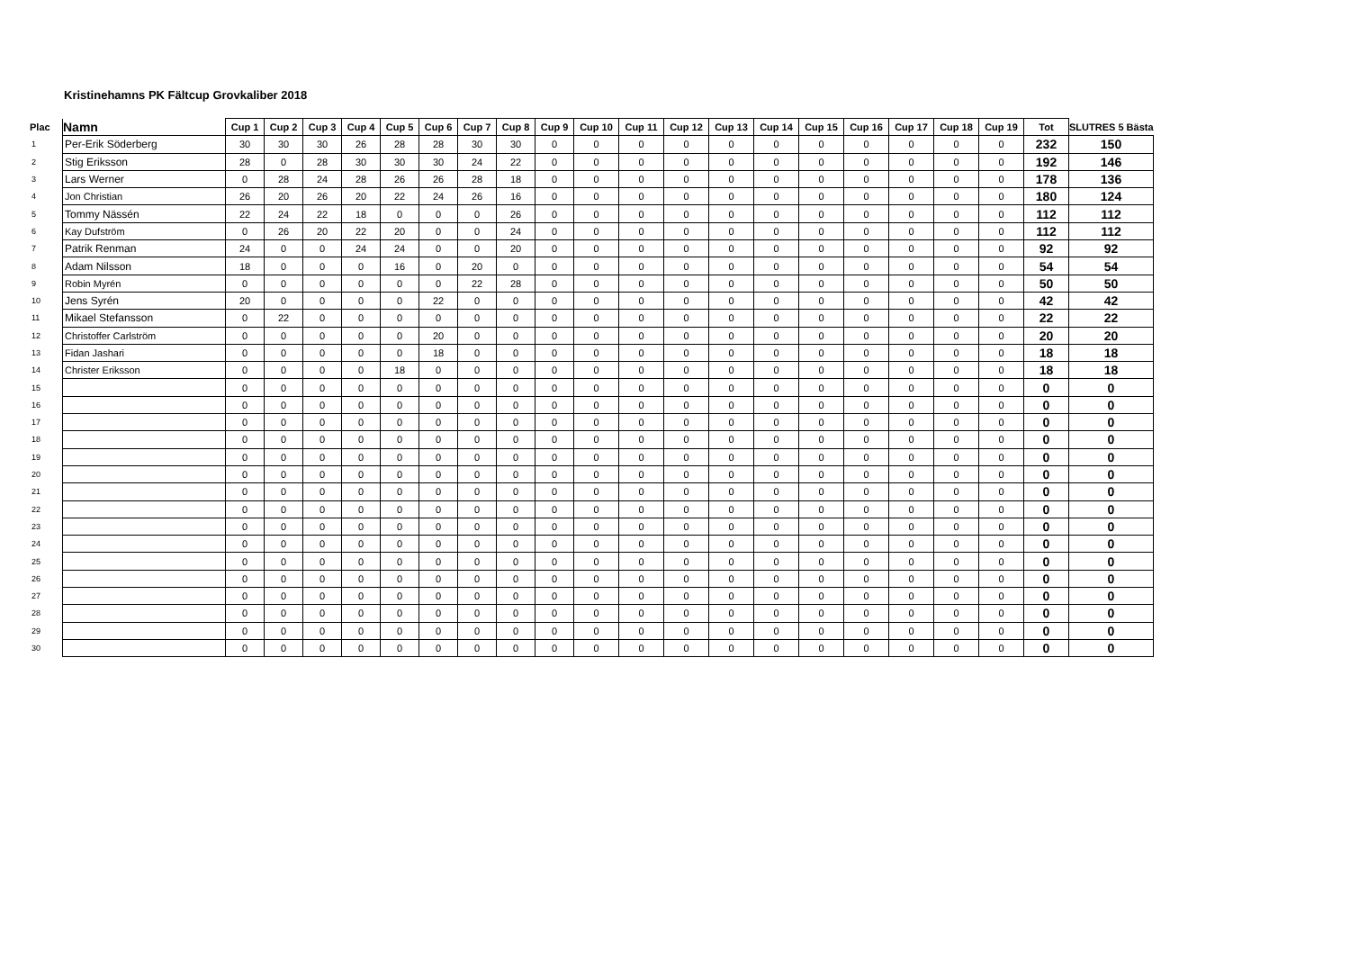Kristinehamns PK Fältcup Grovkaliber 2018
| Plac | Namn | Cup 1 | Cup 2 | Cup 3 | Cup 4 | Cup 5 | Cup 6 | Cup 7 | Cup 8 | Cup 9 | Cup 10 | Cup 11 | Cup 12 | Cup 13 | Cup 14 | Cup 15 | Cup 16 | Cup 17 | Cup 18 | Cup 19 | Tot | SLUTRES 5 Bästa |
| --- | --- | --- | --- | --- | --- | --- | --- | --- | --- | --- | --- | --- | --- | --- | --- | --- | --- | --- | --- | --- | --- | --- |
| 1 | Per-Erik Söderberg | 30 | 30 | 30 | 26 | 28 | 28 | 30 | 30 | 0 | 0 | 0 | 0 | 0 | 0 | 0 | 0 | 0 | 0 | 0 | 232 | 150 |
| 2 | Stig Eriksson | 28 | 0 | 28 | 30 | 30 | 30 | 24 | 22 | 0 | 0 | 0 | 0 | 0 | 0 | 0 | 0 | 0 | 0 | 0 | 192 | 146 |
| 3 | Lars Werner | 0 | 28 | 24 | 28 | 26 | 26 | 28 | 18 | 0 | 0 | 0 | 0 | 0 | 0 | 0 | 0 | 0 | 0 | 0 | 178 | 136 |
| 4 | Jon Christian | 26 | 20 | 26 | 20 | 22 | 24 | 26 | 16 | 0 | 0 | 0 | 0 | 0 | 0 | 0 | 0 | 0 | 0 | 0 | 180 | 124 |
| 5 | Tommy Nässén | 22 | 24 | 22 | 18 | 0 | 0 | 0 | 26 | 0 | 0 | 0 | 0 | 0 | 0 | 0 | 0 | 0 | 0 | 0 | 112 | 112 |
| 6 | Kay Dufström | 0 | 26 | 20 | 22 | 20 | 0 | 0 | 24 | 0 | 0 | 0 | 0 | 0 | 0 | 0 | 0 | 0 | 0 | 0 | 112 | 112 |
| 7 | Patrik Renman | 24 | 0 | 0 | 24 | 24 | 0 | 0 | 20 | 0 | 0 | 0 | 0 | 0 | 0 | 0 | 0 | 0 | 0 | 0 | 92 | 92 |
| 8 | Adam Nilsson | 18 | 0 | 0 | 0 | 16 | 0 | 20 | 0 | 0 | 0 | 0 | 0 | 0 | 0 | 0 | 0 | 0 | 0 | 0 | 54 | 54 |
| 9 | Robin Myrén | 0 | 0 | 0 | 0 | 0 | 0 | 22 | 28 | 0 | 0 | 0 | 0 | 0 | 0 | 0 | 0 | 0 | 0 | 0 | 50 | 50 |
| 10 | Jens Syrén | 20 | 0 | 0 | 0 | 0 | 22 | 0 | 0 | 0 | 0 | 0 | 0 | 0 | 0 | 0 | 0 | 0 | 0 | 0 | 42 | 42 |
| 11 | Mikael Stefansson | 0 | 22 | 0 | 0 | 0 | 0 | 0 | 0 | 0 | 0 | 0 | 0 | 0 | 0 | 0 | 0 | 0 | 0 | 0 | 22 | 22 |
| 12 | Christoffer Carlström | 0 | 0 | 0 | 0 | 0 | 20 | 0 | 0 | 0 | 0 | 0 | 0 | 0 | 0 | 0 | 0 | 0 | 0 | 0 | 20 | 20 |
| 13 | Fidan Jashari | 0 | 0 | 0 | 0 | 0 | 18 | 0 | 0 | 0 | 0 | 0 | 0 | 0 | 0 | 0 | 0 | 0 | 0 | 0 | 18 | 18 |
| 14 | Christer Eriksson | 0 | 0 | 0 | 0 | 18 | 0 | 0 | 0 | 0 | 0 | 0 | 0 | 0 | 0 | 0 | 0 | 0 | 0 | 0 | 18 | 18 |
| 15 | | 0 | 0 | 0 | 0 | 0 | 0 | 0 | 0 | 0 | 0 | 0 | 0 | 0 | 0 | 0 | 0 | 0 | 0 | 0 | 0 | 0 |
| 16 | | 0 | 0 | 0 | 0 | 0 | 0 | 0 | 0 | 0 | 0 | 0 | 0 | 0 | 0 | 0 | 0 | 0 | 0 | 0 | 0 | 0 |
| 17 | | 0 | 0 | 0 | 0 | 0 | 0 | 0 | 0 | 0 | 0 | 0 | 0 | 0 | 0 | 0 | 0 | 0 | 0 | 0 | 0 | 0 |
| 18 | | 0 | 0 | 0 | 0 | 0 | 0 | 0 | 0 | 0 | 0 | 0 | 0 | 0 | 0 | 0 | 0 | 0 | 0 | 0 | 0 | 0 |
| 19 | | 0 | 0 | 0 | 0 | 0 | 0 | 0 | 0 | 0 | 0 | 0 | 0 | 0 | 0 | 0 | 0 | 0 | 0 | 0 | 0 | 0 |
| 20 | | 0 | 0 | 0 | 0 | 0 | 0 | 0 | 0 | 0 | 0 | 0 | 0 | 0 | 0 | 0 | 0 | 0 | 0 | 0 | 0 | 0 |
| 21 | | 0 | 0 | 0 | 0 | 0 | 0 | 0 | 0 | 0 | 0 | 0 | 0 | 0 | 0 | 0 | 0 | 0 | 0 | 0 | 0 | 0 |
| 22 | | 0 | 0 | 0 | 0 | 0 | 0 | 0 | 0 | 0 | 0 | 0 | 0 | 0 | 0 | 0 | 0 | 0 | 0 | 0 | 0 | 0 |
| 23 | | 0 | 0 | 0 | 0 | 0 | 0 | 0 | 0 | 0 | 0 | 0 | 0 | 0 | 0 | 0 | 0 | 0 | 0 | 0 | 0 | 0 |
| 24 | | 0 | 0 | 0 | 0 | 0 | 0 | 0 | 0 | 0 | 0 | 0 | 0 | 0 | 0 | 0 | 0 | 0 | 0 | 0 | 0 | 0 |
| 25 | | 0 | 0 | 0 | 0 | 0 | 0 | 0 | 0 | 0 | 0 | 0 | 0 | 0 | 0 | 0 | 0 | 0 | 0 | 0 | 0 | 0 |
| 26 | | 0 | 0 | 0 | 0 | 0 | 0 | 0 | 0 | 0 | 0 | 0 | 0 | 0 | 0 | 0 | 0 | 0 | 0 | 0 | 0 | 0 |
| 27 | | 0 | 0 | 0 | 0 | 0 | 0 | 0 | 0 | 0 | 0 | 0 | 0 | 0 | 0 | 0 | 0 | 0 | 0 | 0 | 0 | 0 |
| 28 | | 0 | 0 | 0 | 0 | 0 | 0 | 0 | 0 | 0 | 0 | 0 | 0 | 0 | 0 | 0 | 0 | 0 | 0 | 0 | 0 | 0 |
| 29 | | 0 | 0 | 0 | 0 | 0 | 0 | 0 | 0 | 0 | 0 | 0 | 0 | 0 | 0 | 0 | 0 | 0 | 0 | 0 | 0 | 0 |
| 30 | | 0 | 0 | 0 | 0 | 0 | 0 | 0 | 0 | 0 | 0 | 0 | 0 | 0 | 0 | 0 | 0 | 0 | 0 | 0 | 0 | 0 |